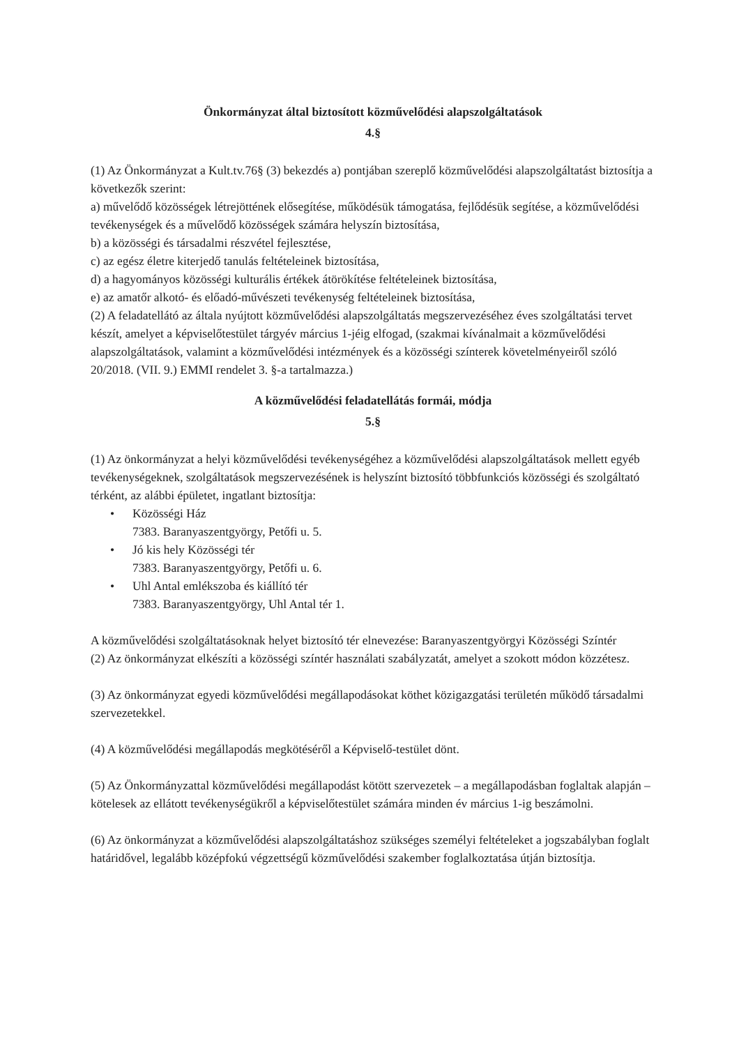Önkormányzat által biztosított közművelődési alapszolgáltatások
4.§
(1) Az Önkormányzat a Kult.tv.76§ (3) bekezdés a) pontjában szereplő közművelődési alapszolgáltatást biztosítja a következők szerint:
a) művelődő közösségek létrejöttének elősegítése, működésük támogatása, fejlődésük segítése, a közművelődési tevékenységek és a művelődő közösségek számára helyszín biztosítása,
b) a közösségi és társadalmi részvétel fejlesztése,
c) az egész életre kiterjedő tanulás feltételeinek biztosítása,
d) a hagyományos közösségi kulturális értékek átörökítése feltételeinek biztosítása,
e) az amatőr alkotó- és előadó-művészeti tevékenység feltételeinek biztosítása,
(2) A feladatellátó az általa nyújtott közművelődési alapszolgáltatás megszervezéséhez éves szolgáltatási tervet készít, amelyet a képviselőtestület tárgyév március 1-jéig elfogad, (szakmai kívánalmait a közművelődési alapszolgáltatások, valamint a közművelődési intézmények és a közösségi színterek követelményeiről szóló 20/2018. (VII. 9.) EMMI rendelet 3. §-a tartalmazza.)
A közművelődési feladatellátás formái, módja
5.§
(1) Az önkormányzat a helyi közművelődési tevékenységéhez a közművelődési alapszolgáltatások mellett egyéb tevékenységeknek, szolgáltatások megszervezésének is helyszínt biztosító többfunkciós közösségi és szolgáltató térként, az alábbi épületet, ingatlant biztosítja:
• Közösségi Ház
7383. Baranyaszentgyörgy, Petőfi u. 5.
• Jó kis hely Közösségi tér
7383. Baranyaszentgyörgy, Petőfi u. 6.
• Uhl Antal emlékszoba és kiállító tér
7383. Baranyaszentgyörgy, Uhl Antal tér 1.
A közművelődési szolgáltatásoknak helyet biztosító tér elnevezése: Baranyaszentgyörgyi Közösségi Színtér
(2) Az önkormányzat elkészíti a közösségi színtér használati szabályzatát, amelyet a szokott módon közzétesz.
(3) Az önkormányzat egyedi közművelődési megállapodásokat köthet közigazgatási területén működő társadalmi szervezetekkel.
(4) A közművelődési megállapodás megkötéséről a Képviselő-testület dönt.
(5) Az Önkormányzattal közművelődési megállapodást kötött szervezetek – a megállapodásban foglaltak alapján – kötelesek az ellátott tevékenységükről a képviselőtestület számára minden év március 1-ig beszámolni.
(6) Az önkormányzat a közművelődési alapszolgáltatáshoz szükséges személyi feltételeket a jogszabályban foglalt határidővel, legalább középfokú végzettségű közművelődési szakember foglalkoztatása útján biztosítja.